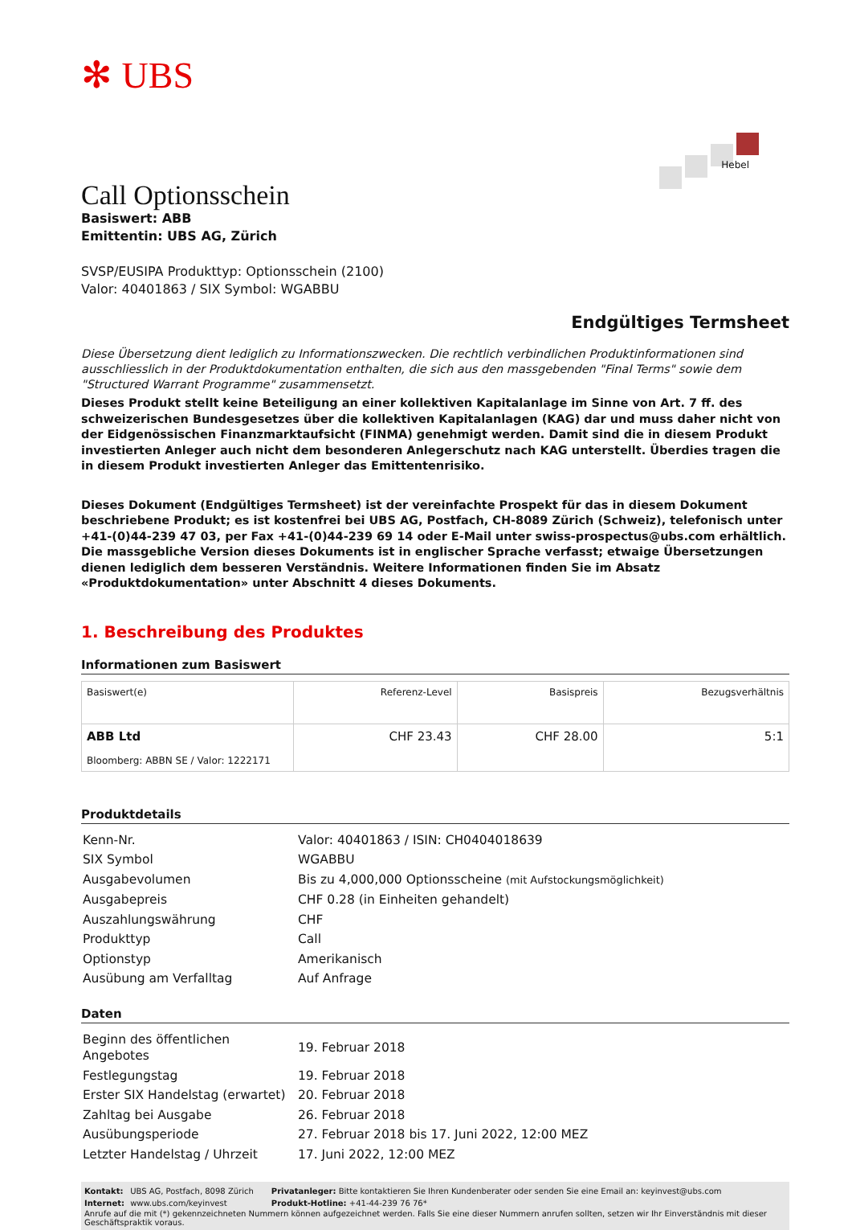✻ UBS
Call Optionsschein
Basiswert: ABB
Emittentin: UBS AG, Zürich
Hebel
SVSP/EUSIPA Produkttyp: Optionsschein (2100)
Valor: 40401863 / SIX Symbol: WGABBU
Endgültiges Termsheet
Diese Übersetzung dient lediglich zu Informationszwecken. Die rechtlich verbindlichen Produktinformationen sind ausschliesslich in der Produktdokumentation enthalten, die sich aus den massgebenden "Final Terms" sowie dem "Structured Warrant Programme" zusammensetzt.
Dieses Produkt stellt keine Beteiligung an einer kollektiven Kapitalanlage im Sinne von Art. 7 ff. des schweizerischen Bundesgesetzes über die kollektiven Kapitalanlagen (KAG) dar und muss daher nicht von der Eidgenössischen Finanzmarktaufsicht (FINMA) genehmigt werden. Damit sind die in diesem Produkt investierten Anleger auch nicht dem besonderen Anlegerschutz nach KAG unterstellt. Überdies tragen die in diesem Produkt investierten Anleger das Emittentenrisiko.
Dieses Dokument (Endgültiges Termsheet) ist der vereinfachte Prospekt für das in diesem Dokument beschriebene Produkt; es ist kostenfrei bei UBS AG, Postfach, CH-8089 Zürich (Schweiz), telefonisch unter +41-(0)44-239 47 03, per Fax +41-(0)44-239 69 14 oder E-Mail unter swiss-prospectus@ubs.com erhältlich. Die massgebliche Version dieses Dokuments ist in englischer Sprache verfasst; etwaige Übersetzungen dienen lediglich dem besseren Verständnis. Weitere Informationen finden Sie im Absatz «Produktdokumentation» unter Abschnitt 4 dieses Dokuments.
1. Beschreibung des Produktes
Informationen zum Basiswert
| Basiswert(e) | Referenz-Level | Basispreis | Bezugsverhältnis |
| --- | --- | --- | --- |
| ABB Ltd Bloomberg: ABBN SE / Valor: 1222171 | CHF 23.43 | CHF 28.00 | 5:1 |
Produktdetails
| Kenn-Nr. | Valor: 40401863 / ISIN: CH0404018639 |
| SIX Symbol | WGABBU |
| Ausgabevolumen | Bis zu 4,000,000 Optionsscheine (mit Aufstockungsmöglichkeit) |
| Ausgabepreis | CHF 0.28 (in Einheiten gehandelt) |
| Auszahlungswährung | CHF |
| Produkttyp | Call |
| Optionstyp | Amerikanisch |
| Ausübung am Verfalltag | Auf Anfrage |
Daten
| Beginn des öffentlichen Angebotes | 19. Februar 2018 |
| Festlegungstag | 19. Februar 2018 |
| Erster SIX Handelstag (erwartet) | 20. Februar 2018 |
| Zahltag bei Ausgabe | 26. Februar 2018 |
| Ausübungsperiode | 27. Februar 2018 bis 17. Juni 2022, 12:00 MEZ |
| Letzter Handelstag / Uhrzeit | 17. Juni 2022, 12:00 MEZ |
| Kontakt: | UBS AG, Postfach, 8098 Zürich | Privatanleger: Bitte kontaktieren Sie Ihren Kundenberater oder senden Sie eine Email an: keyinvest@ubs.com |
| Internet: | www.ubs.com/keyinvest | Produkt-Hotline: +41-44-239 76 76* |
Anrufe auf die mit (*) gekennzeichneten Nummern können aufgezeichnet werden. Falls Sie eine dieser Nummern anrufen sollten, setzen wir Ihr Einverständnis mit dieser Geschäftspraktik voraus.